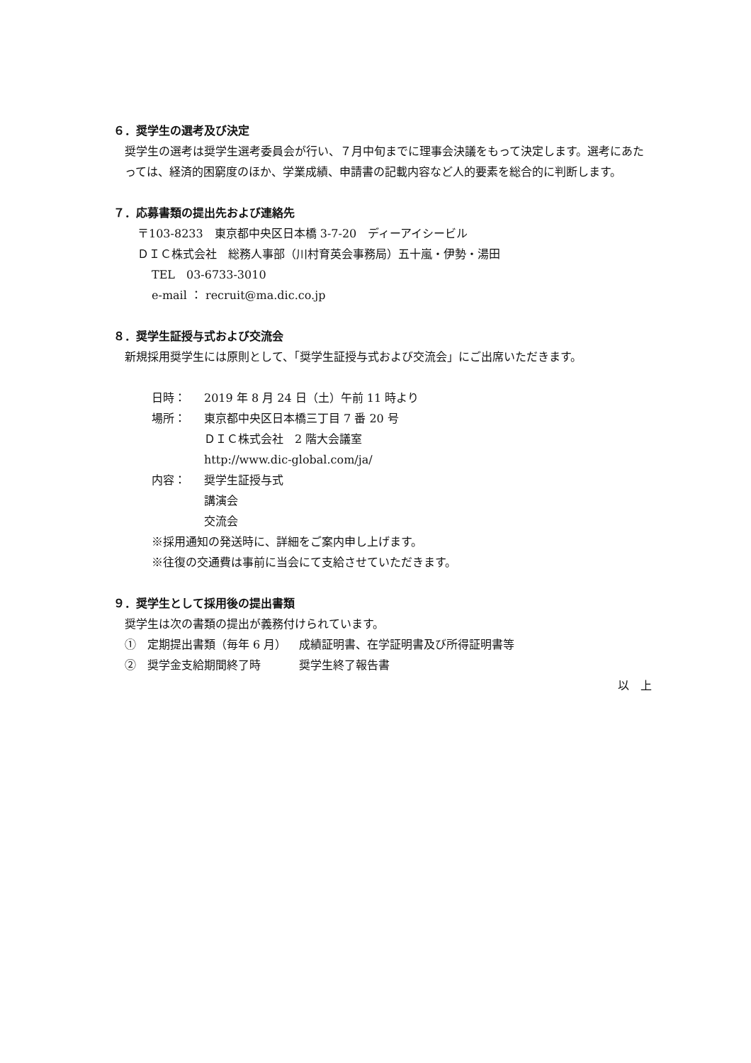６．奨学生の選考及び決定
奨学生の選考は奨学生選考委員会が行い、７月中旬までに理事会決議をもって決定します。選考にあたっては、経済的困窮度のほか、学業成績、申請書の記載内容など人的要素を総合的に判断します。
７．応募書類の提出先および連絡先
〒103-8233　東京都中央区日本橋 3-7-20　ディーアイシービル
ＤＩＣ株式会社　総務人事部（川村育英会事務局）五十嵐・伊勢・湯田
TEL　03-6733-3010
e-mail ： recruit@ma.dic.co.jp
８．奨学生証授与式および交流会
新規採用奨学生には原則として、「奨学生証授与式および交流会」にご出席いただきます。
日時： 2019 年 8 月 24 日（土）午前 11 時より
場所： 東京都中央区日本橋三丁目 7 番 20 号
ＤＩＣ株式会社　2 階大会議室
http://www.dic-global.com/ja/
内容： 奨学生証授与式
講演会
交流会
※採用通知の発送時に、詳細をご案内申し上げます。
※往復の交通費は事前に当会にて支給させていただきます。
９．奨学生として採用後の提出書類
奨学生は次の書類の提出が義務付けられています。
①　定期提出書類（毎年 6 月） 成績証明書、在学証明書及び所得証明書等
②　奨学金支給期間終了時 奨学生終了報告書
以　上